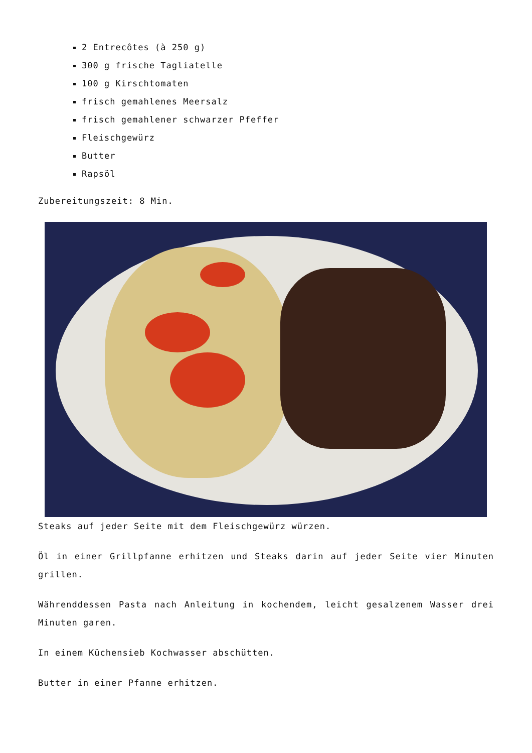2 Entrecôtes (à 250 g)
300 g frische Tagliatelle
100 g Kirschtomaten
frisch gemahlenes Meersalz
frisch gemahlener schwarzer Pfeffer
Fleischgewürz
Butter
Rapsöl
Zubereitungszeit: 8 Min.
Steaks auf jeder Seite mit dem Fleischgewürz würzen.
Öl in einer Grillpfanne erhitzen und Steaks darin auf jeder Seite vier Minuten grillen.
Währenddessen Pasta nach Anleitung in kochendem, leicht gesalzenem Wasser drei Minuten garen.
In einem Küchensieb Kochwasser abschütten.
Butter in einer Pfanne erhitzen.